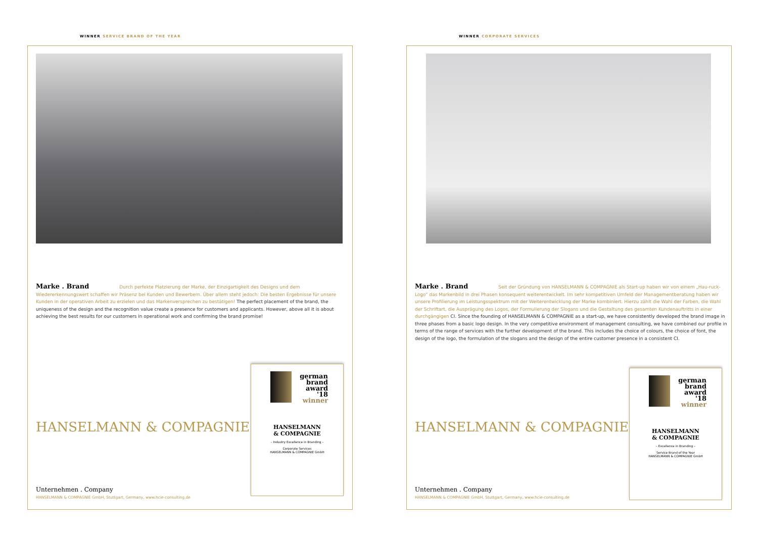WINNER SERVICE BRAND OF THE YEAR
Marke . Brand Durch perfekte Platzierung der Marke, der Einzigartigkeit des Designs und dem Wiedererkennungswert schaffen wir Präsenz bei Kunden und Bewerbern. Über allem steht jedoch: Die besten Ergebnisse für unsere Kunden in der operativen Arbeit zu erzielen und das Markenversprechen zu bestätigen! The perfect placement of the brand, the uniqueness of the design and the recognition value create a presence for customers and applicants. However, above all it is about achieving the best results for our customers in operational work and confirming the brand promise!
HANSELMANN & COMPAGNIE
Unternehmen . Company
HANSELMANN & COMPAGNIE GmbH, Stuttgart, Germany, www.hcie-consulting.de
german
brand
award
'18
winner
HANSELMANN
& COMPAGNIE
– Industry Excellence in Branding –
Corporate Services
HANSELMANN & COMPAGNIE GmbH
WINNER CORPORATE SERVICES
Marke . Brand Seit der Gründung von HANSELMANN & COMPAGNIE als Start-up haben wir von einem „Hau-ruck-Logo“ das Markenbild in drei Phasen konsequent weiterentwickelt. Im sehr kompetitiven Umfeld der Managementberatung haben wir unsere Profilierung im Leistungsspektrum mit der Weiterentwicklung der Marke kombiniert. Hierzu zählt die Wahl der Farben, die Wahl der Schriftart, die Ausprägung des Logos, der Formulierung der Slogans und die Gestaltung des gesamten Kundenauftritts in einer durchgängigen CI. Since the founding of HANSELMANN & COMPAGNIE as a start-up, we have consistently developed the brand image in three phases from a basic logo design. In the very competitive environment of management consulting, we have combined our profile in terms of the range of services with the further development of the brand. This includes the choice of colours, the choice of font, the design of the logo, the formulation of the slogans and the design of the entire customer presence in a consistent CI.
HANSELMANN & COMPAGNIE
Unternehmen . Company
HANSELMANN & COMPAGNIE GmbH, Stuttgart, Germany, www.hcie-consulting.de
german
brand
award
'18
winner
HANSELMANN
& COMPAGNIE
– Excellence in Branding –
Service Brand of the Year
HANSELMANN & COMPAGNIE GmbH